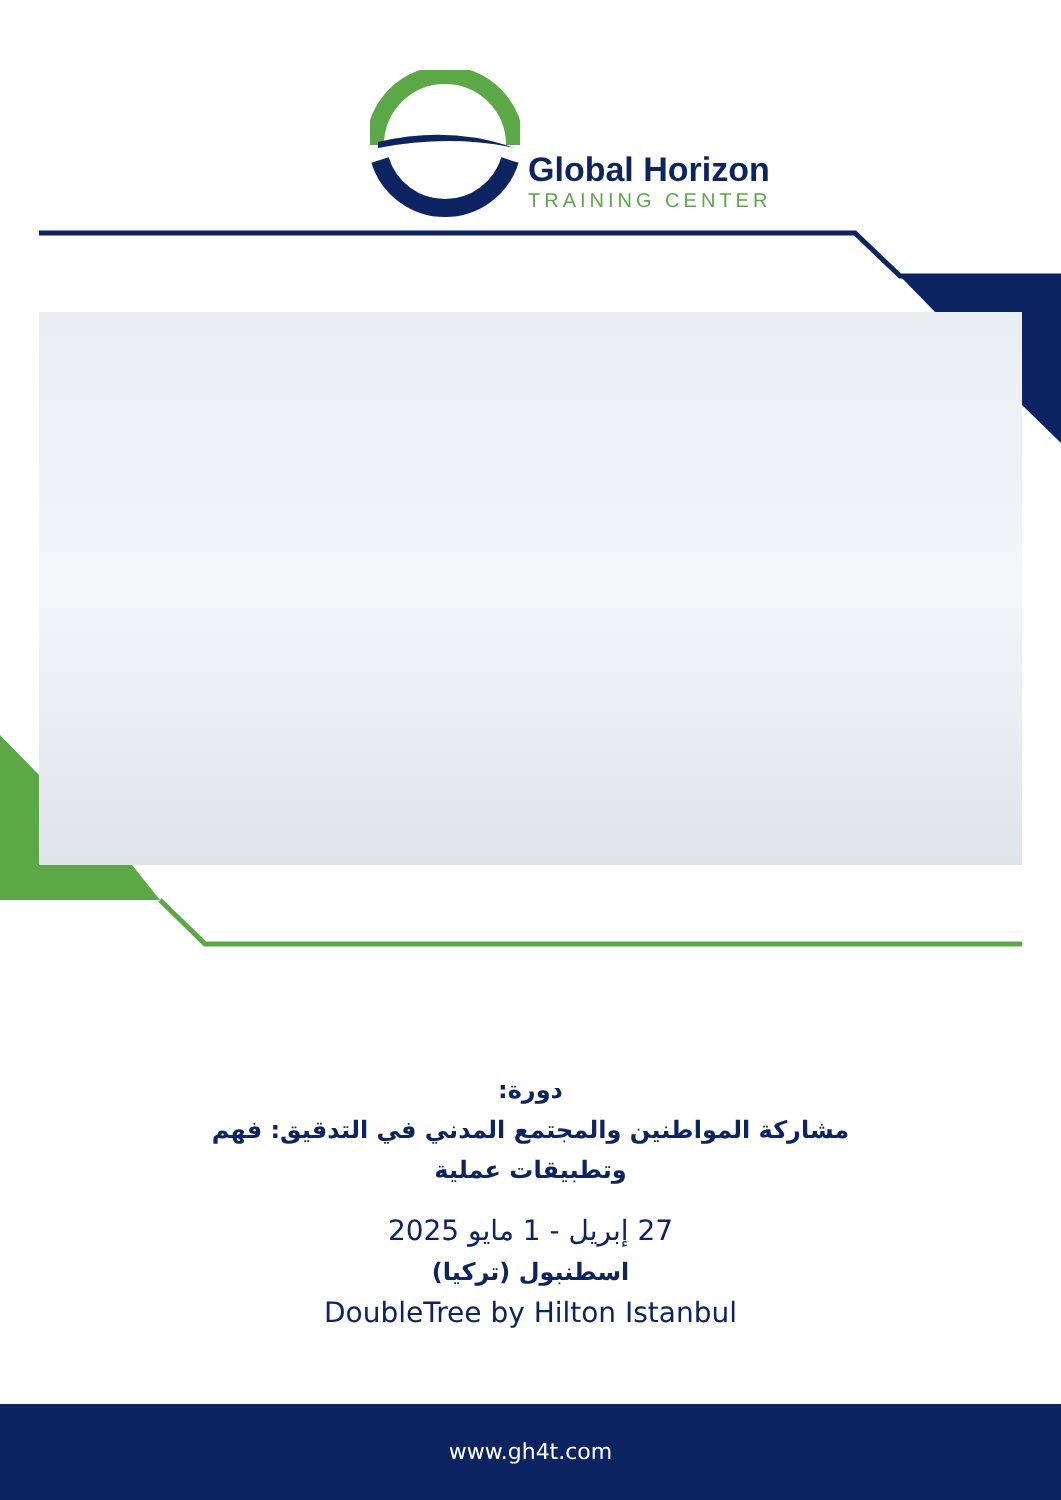Global Horizon
TRAINING CENTER
دورة:
مشاركة المواطنين والمجتمع المدني في التدقيق: فهم
وتطبيقات عملية
27 إبريل - 1 مايو 2025
اسطنبول (تركيا)
DoubleTree by Hilton Istanbul
www.gh4t.com